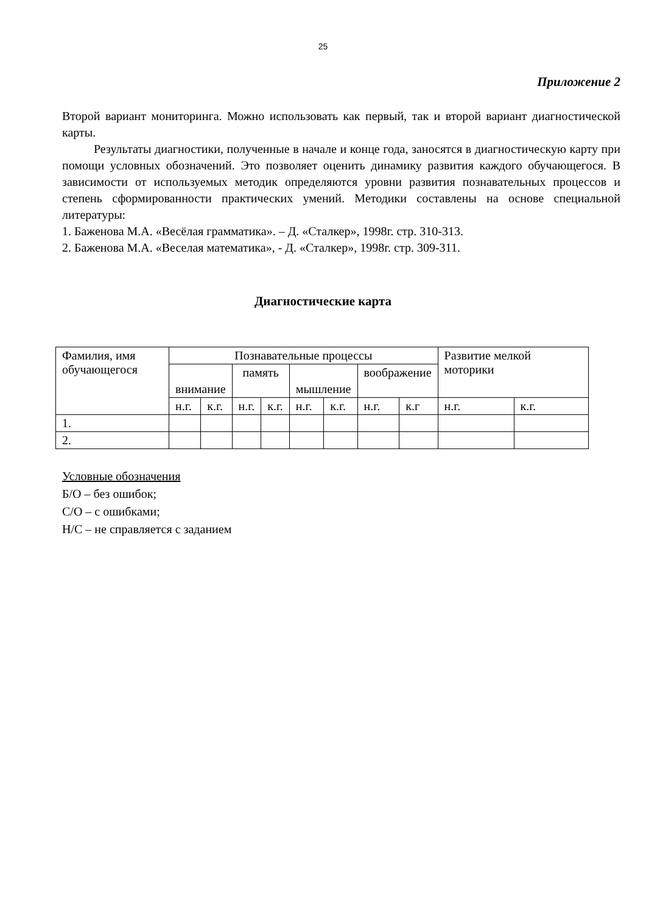25
Приложение 2
Второй вариант мониторинга. Можно использовать как первый, так и второй вариант диагностической карты.
Результаты диагностики, полученные в начале и конце года, заносятся в диагностическую карту при помощи условных обозначений. Это позволяет оценить динамику развития каждого обучающегося. В зависимости от используемых методик определяются уровни развития познавательных процессов и степень сформированности практических умений. Методики составлены на основе специальной литературы:
1. Баженова М.А. «Весёлая грамматика». – Д. «Сталкер», 1998г. стр. 310-313.
2. Баженова М.А. «Веселая математика», - Д. «Сталкер», 1998г. стр. 309-311.
Диагностические карта
| Фамилия, имя обучающегося | Познавательные процессы | | | | | | | | Развитие мелкой моторики | |
| --- | --- | --- | --- | --- | --- | --- | --- | --- | --- | --- |
| | внимание | | память | | мышление | | воображение | | | |
| | н.г. | к.г. | н.г. | к.г. | н.г. | к.г. | н.г. | к.г | н.г. | к.г. |
| 1. | | | | | | | | | | |
| 2. | | | | | | | | | | |
Условные обозначения
Б/О – без ошибок;
С/О – с ошибками;
Н/С – не справляется с заданием